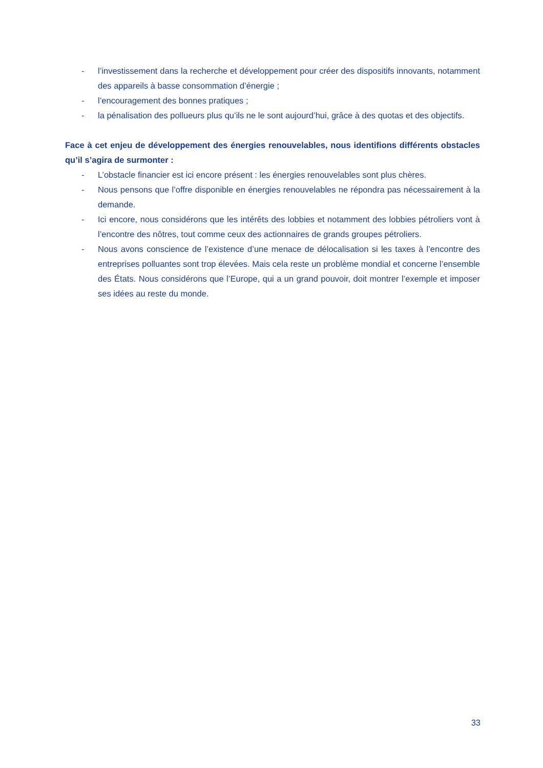- l’investissement dans la recherche et développement pour créer des dispositifs innovants, notamment des appareils à basse consommation d’énergie ;
- l’encouragement des bonnes pratiques ;
- la pénalisation des pollueurs plus qu’ils ne le sont aujourd’hui, grâce à des quotas et des objectifs.
Face à cet enjeu de développement des énergies renouvelables, nous identifions différents obstacles qu’il s’agira de surmonter :
- L’obstacle financier est ici encore présent : les énergies renouvelables sont plus chères.
- Nous pensons que l’offre disponible en énergies renouvelables ne répondra pas nécessairement à la demande.
- Ici encore, nous considérons que les intérêts des lobbies et notamment des lobbies pétroliers vont à l’encontre des nôtres, tout comme ceux des actionnaires de grands groupes pétroliers.
- Nous avons conscience de l’existence d’une menace de délocalisation si les taxes à l’encontre des entreprises polluantes sont trop élevées. Mais cela reste un problème mondial et concerne l’ensemble des États. Nous considérons que l’Europe, qui a un grand pouvoir, doit montrer l’exemple et imposer ses idées au reste du monde.
33